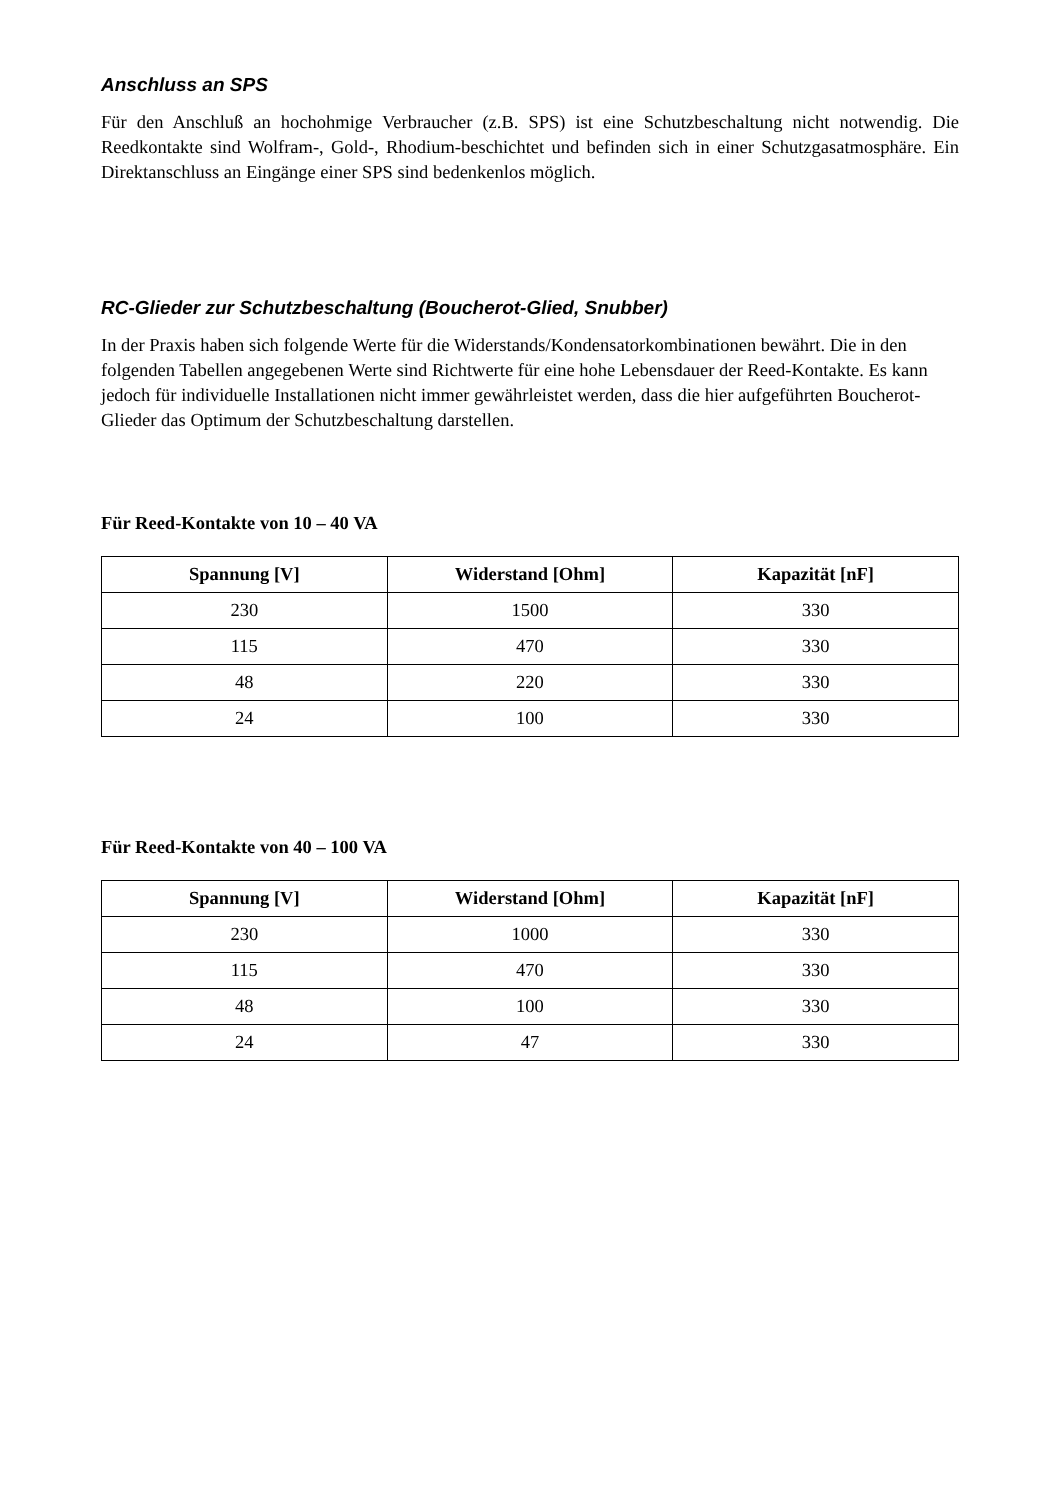Anschluss an SPS
Für den Anschluß an hochohmige Verbraucher (z.B. SPS) ist eine Schutzbeschaltung nicht notwendig. Die Reedkontakte sind Wolfram-, Gold-, Rhodium-beschichtet und befinden sich in einer Schutzgasatmosphäre. Ein Direktanschluss an Eingänge einer SPS sind bedenkenlos möglich.
RC-Glieder zur Schutzbeschaltung (Boucherot-Glied, Snubber)
In der Praxis haben sich folgende Werte für die Widerstands/Kondensatorkombinationen bewährt. Die in den folgenden Tabellen angegebenen Werte sind Richtwerte für eine hohe Lebensdauer der Reed-Kontakte. Es kann jedoch für individuelle Installationen nicht immer gewährleistet werden, dass die hier aufgeführten Boucherot-Glieder das Optimum der Schutzbeschaltung darstellen.
Für Reed-Kontakte von 10 – 40 VA
| Spannung [V] | Widerstand [Ohm] | Kapazität [nF] |
| --- | --- | --- |
| 230 | 1500 | 330 |
| 115 | 470 | 330 |
| 48 | 220 | 330 |
| 24 | 100 | 330 |
Für Reed-Kontakte von 40 – 100 VA
| Spannung [V] | Widerstand [Ohm] | Kapazität [nF] |
| --- | --- | --- |
| 230 | 1000 | 330 |
| 115 | 470 | 330 |
| 48 | 100 | 330 |
| 24 | 47 | 330 |